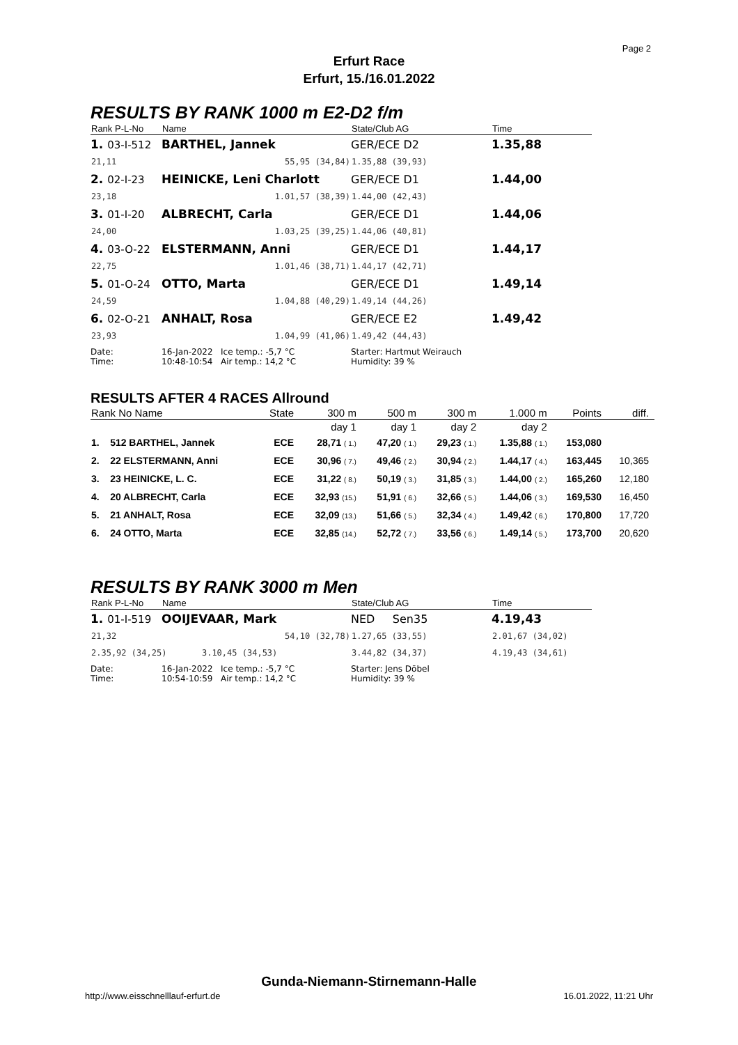Page 2
Erfurt Race
Erfurt, 15./16.01.2022
RESULTS BY RANK 1000 m E2-D2 f/m
| Rank P-L-No | Name | State/Club AG | Time |
| --- | --- | --- | --- |
| 1. 03-I-512 | BARTHEL, Jannek | GER/ECE D2 | 1.35,88 |
| 21,11 | 55,95 (34,84) | 1.35,88 (39,93) | |
| 2. 02-I-23 | HEINICKE, Leni Charlott | GER/ECE D1 | 1.44,00 |
| 23,18 | 1.01,57 (38,39) | 1.44,00 (42,43) | |
| 3. 01-I-20 | ALBRECHT, Carla | GER/ECE D1 | 1.44,06 |
| 24,00 | 1.03,25 (39,25) | 1.44,06 (40,81) | |
| 4. 03-O-22 | ELSTERMANN, Anni | GER/ECE D1 | 1.44,17 |
| 22,75 | 1.01,46 (38,71) | 1.44,17 (42,71) | |
| 5. 01-O-24 | OTTO, Marta | GER/ECE D1 | 1.49,14 |
| 24,59 | 1.04,88 (40,29) | 1.49,14 (44,26) | |
| 6. 02-O-21 | ANHALT, Rosa | GER/ECE E2 | 1.49,42 |
| 23,93 | 1.04,99 (41,06) | 1.49,42 (44,43) | |
| Date: Time: | 16-Jan-2022 Ice temp.: -5,7 °C 10:48-10:54 Air temp.: 14,2 °C | Starter: Hartmut Weirauch Humidity: 39 % | |
RESULTS AFTER 4 RACES Allround
| Rank No Name | | State | 300 m | 500 m | 300 m | 1.000 m | Points | diff. |
| --- | --- | --- | --- | --- | --- | --- | --- | --- |
| | | | day 1 | day 1 | day 2 | day 2 | | |
| 1. | 512 BARTHEL, Jannek | ECE | 28,71 ( 1.) | 47,20 ( 1.) | 29,23 ( 1.) | 1.35,88 ( 1.) | 153,080 | |
| 2. | 22 ELSTERMANN, Anni | ECE | 30,96 ( 7.) | 49,46 ( 2.) | 30,94 ( 2.) | 1.44,17 ( 4.) | 163,445 | 10,365 |
| 3. | 23 HEINICKE, L. C. | ECE | 31,22 ( 8.) | 50,19 ( 3.) | 31,85 ( 3.) | 1.44,00 ( 2.) | 165,260 | 12,180 |
| 4. | 20 ALBRECHT, Carla | ECE | 32,93 (15.) | 51,91 ( 6.) | 32,66 ( 5.) | 1.44,06 ( 3.) | 169,530 | 16,450 |
| 5. | 21 ANHALT, Rosa | ECE | 32,09 (13.) | 51,66 ( 5.) | 32,34 ( 4.) | 1.49,42 ( 6.) | 170,800 | 17,720 |
| 6. | 24 OTTO, Marta | ECE | 32,85 (14.) | 52,72 ( 7.) | 33,56 ( 6.) | 1.49,14 ( 5.) | 173,700 | 20,620 |
RESULTS BY RANK 3000 m Men
| Rank P-L-No | Name | State/Club AG | Time |
| --- | --- | --- | --- |
| 1. 01-I-519 | OOIJEVAAR, Mark | NED Sen35 | 4.19,43 |
| 21,32 | 54,10 (32,78) | 1.27,65 (33,55) | 2.01,67 (34,02) |
| 2.35,92 (34,25) 3.10,45 (34,53) | | 3.44,82 (34,37) | 4.19,43 (34,61) |
| Date: Time: | 16-Jan-2022 Ice temp.: -5,7 °C 10:54-10:59 Air temp.: 14,2 °C | Starter: Jens Döbel Humidity: 39 % | |
Gunda-Niemann-Stirnemann-Halle
http://www.eisschnelllauf-erfurt.de
16.01.2022, 11:21 Uhr